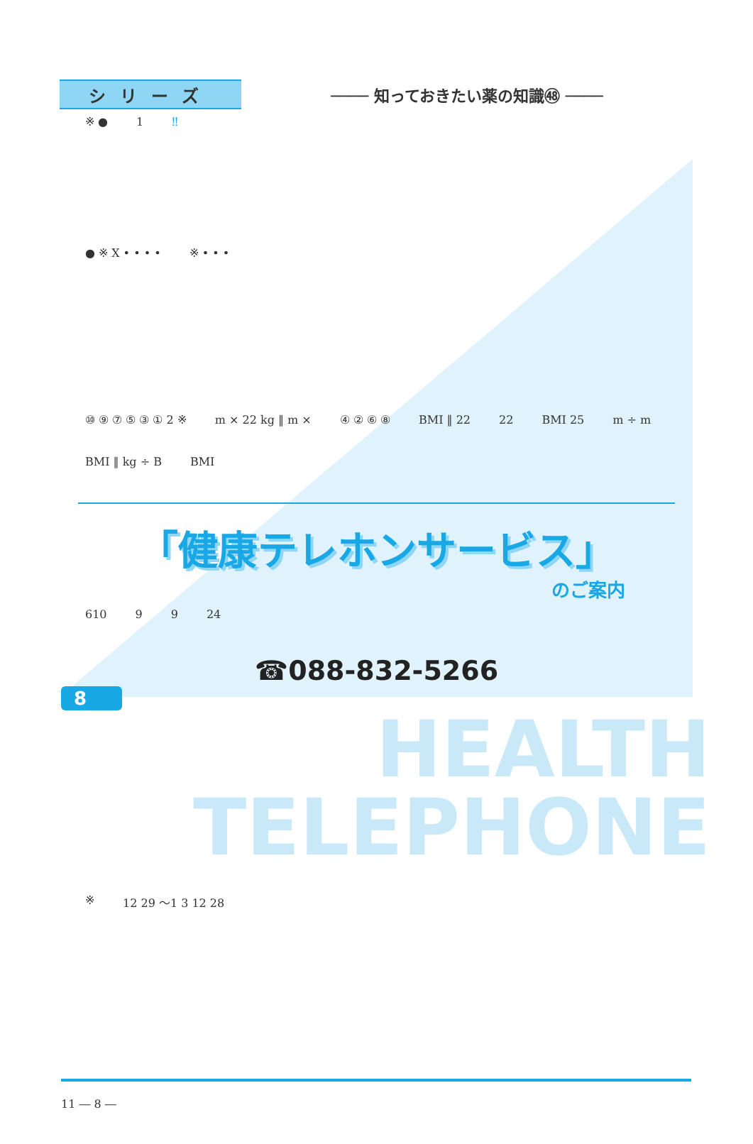シリーズ
──── 知っておきたい薬の知識㊽ ────
※ ● 1 ‼
● ※ X • • • • ※ • • •
⑩ ⑨ ⑦ ⑤ ③ ① 2 ※ m × 22 kg ‖ m × ④ ② ⑥ ⑧ BMI ‖ 22 22 BMI 25 m ÷ m BMI ‖ kg ÷ B BMI
「健康テレホンサービス」
のご案内
610 9 9 24
☎088-832-5266
8
HEALTH
TELEPHONE
※ 12 29 ～1 3 12 28
11 ― 8 ―